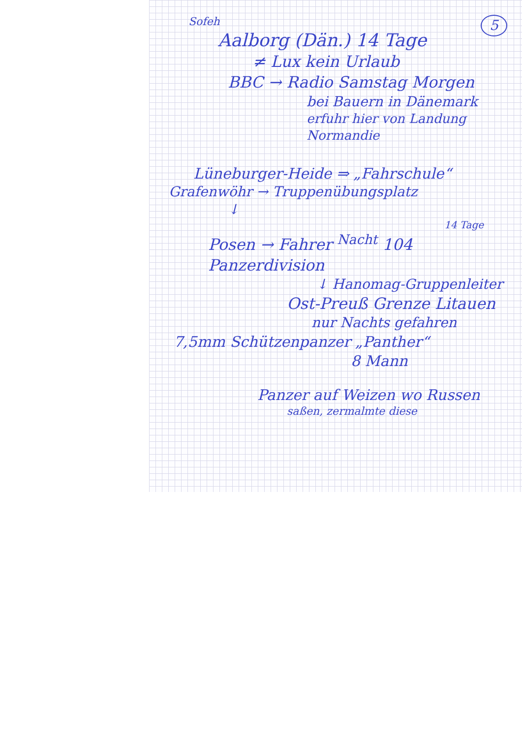5
Sofeh
Aalborg (Dän.) 14 Tage
≠ Lux kein Urlaub
BBC → Radio Samstag Morgen
bei Bauern in Dänemark
erfuhr hier von Landung
Normandie
Lüneburger-Heide ⇒ „Fahrschule“
Grafenwöhr → Truppenübungsplatz
↓
14 Tage
Posen → Fahrer <sup>Nacht</sup> 104 Panzerdivision
↓ Hanomag-Gruppenleiter
Ost-Preuß Grenze Litauen
nur Nachts gefahren
7,5mm Schützenpanzer „Panther“
8 Mann
Panzer auf Weizen wo Russen
saßen, zermalmte diese